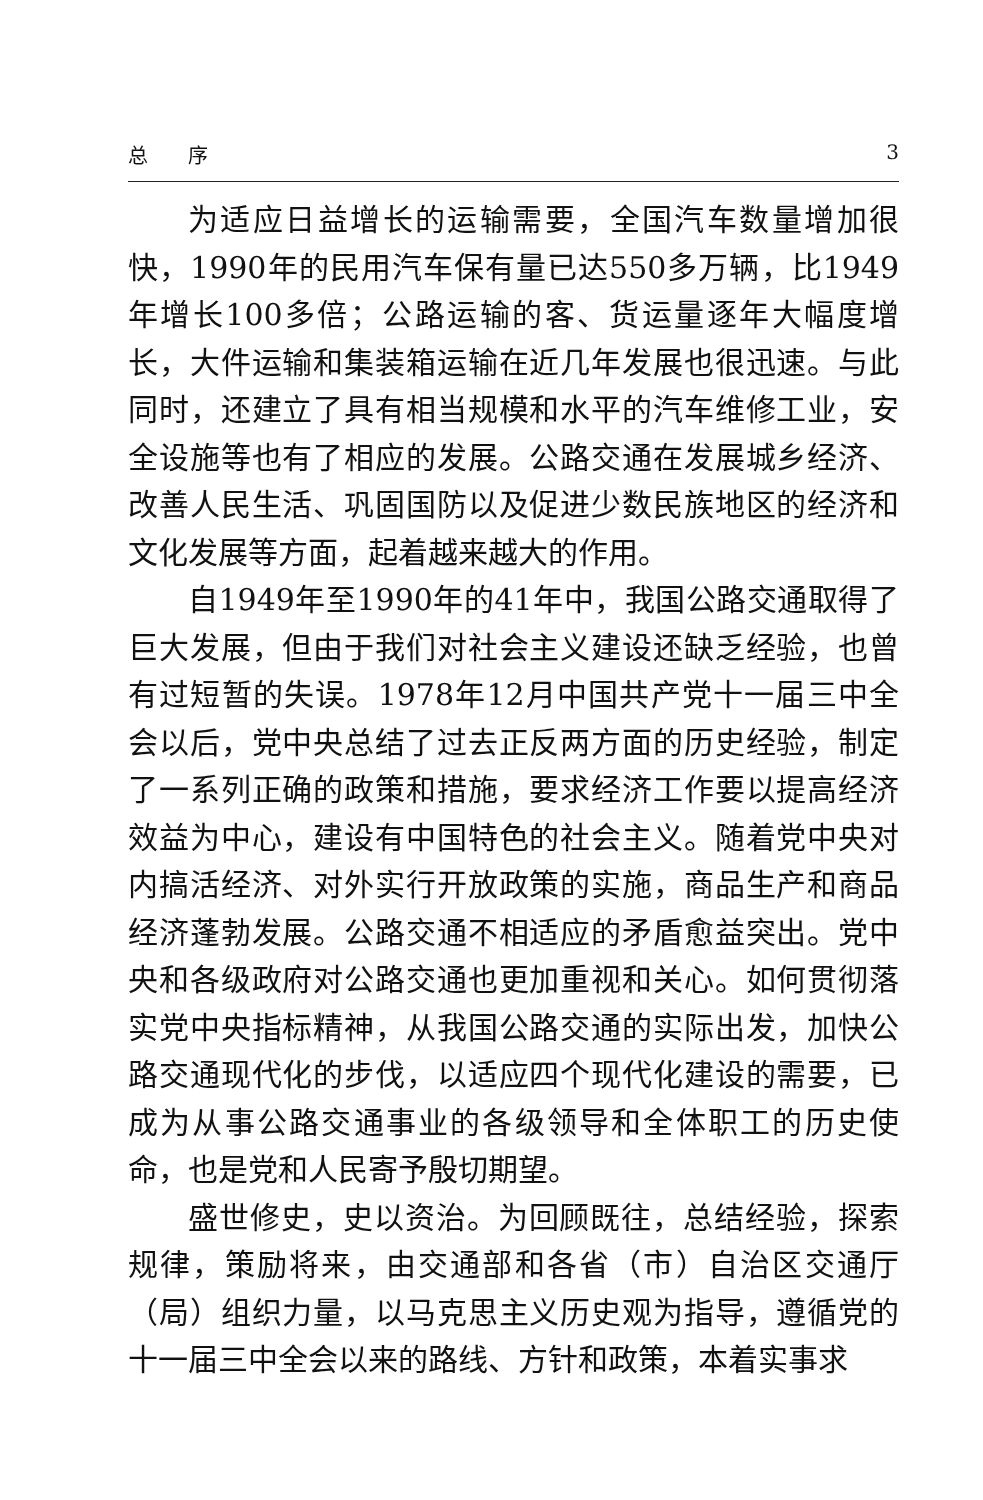总　　序 3
为适应日益增长的运输需要，全国汽车数量增加很快，1990年的民用汽车保有量已达550多万辆，比1949年增长100多倍；公路运输的客、货运量逐年大幅度增长，大件运输和集装箱运输在近几年发展也很迅速。与此同时，还建立了具有相当规模和水平的汽车维修工业，安全设施等也有了相应的发展。公路交通在发展城乡经济、改善人民生活、巩固国防以及促进少数民族地区的经济和文化发展等方面，起着越来越大的作用。
自1949年至1990年的41年中，我国公路交通取得了巨大发展，但由于我们对社会主义建设还缺乏经验，也曾有过短暂的失误。1978年12月中国共产党十一届三中全会以后，党中央总结了过去正反两方面的历史经验，制定了一系列正确的政策和措施，要求经济工作要以提高经济效益为中心，建设有中国特色的社会主义。随着党中央对内搞活经济、对外实行开放政策的实施，商品生产和商品经济蓬勃发展。公路交通不相适应的矛盾愈益突出。党中央和各级政府对公路交通也更加重视和关心。如何贯彻落实党中央指标精神，从我国公路交通的实际出发，加快公路交通现代化的步伐，以适应四个现代化建设的需要，已成为从事公路交通事业的各级领导和全体职工的历史使命，也是党和人民寄予殷切期望。
盛世修史，史以资治。为回顾既往，总结经验，探索规律，策励将来，由交通部和各省（市）自治区交通厅（局）组织力量，以马克思主义历史观为指导，遵循党的十一届三中全会以来的路线、方针和政策，本着实事求